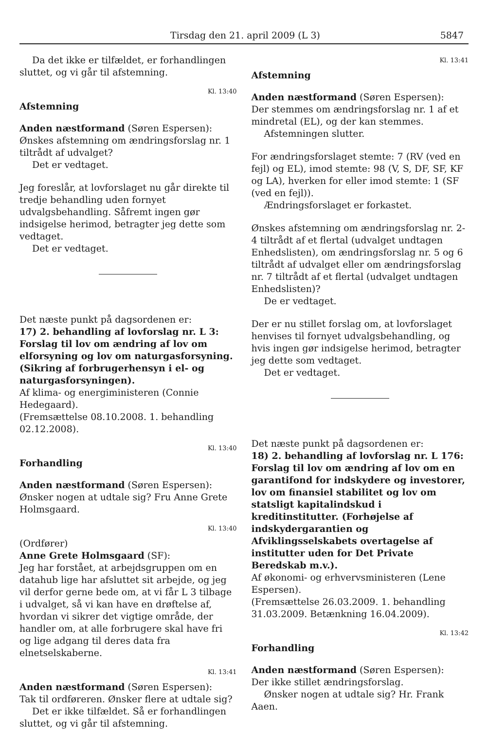Tirsdag den 21. april 2009 (L 3) 5847
Da det ikke er tilfældet, er forhandlingen sluttet, og vi går til afstemning.
Kl. 13:40
Afstemning
Anden næstformand (Søren Espersen):
Ønskes afstemning om ændringsforslag nr. 1 tiltrådt af udvalget?
Det er vedtaget.
Jeg foreslår, at lovforslaget nu går direkte til tredje behandling uden fornyet udvalgsbehandling. Såfremt ingen gør indsigelse herimod, betragter jeg dette som vedtaget.
Det er vedtaget.
Det næste punkt på dagsordenen er:
17) 2. behandling af lovforslag nr. L 3:
Forslag til lov om ændring af lov om elforsyning og lov om naturgasforsyning. (Sikring af forbrugerhensyn i el- og naturgasforsyningen).
Af klima- og energiministeren (Connie Hedegaard).
(Fremsættelse 08.10.2008. 1. behandling 02.12.2008).
Kl. 13:40
Forhandling
Anden næstformand (Søren Espersen):
Ønsker nogen at udtale sig? Fru Anne Grete Holmsgaard.
Kl. 13:40
(Ordfører)
Anne Grete Holmsgaard (SF):
Jeg har forstået, at arbejdsgruppen om en datahub lige har afsluttet sit arbejde, og jeg vil derfor gerne bede om, at vi får L 3 tilbage i udvalget, så vi kan have en drøftelse af, hvordan vi sikrer det vigtige område, der handler om, at alle forbrugere skal have fri og lige adgang til deres data fra elnetselskaberne.
Kl. 13:41
Anden næstformand (Søren Espersen):
Tak til ordføreren. Ønsker flere at udtale sig?
Det er ikke tilfældet. Så er forhandlingen sluttet, og vi går til afstemning.
Kl. 13:41
Afstemning
Anden næstformand (Søren Espersen):
Der stemmes om ændringsforslag nr. 1 af et mindretal (EL), og der kan stemmes.
Afstemningen slutter.
For ændringsforslaget stemte: 7 (RV (ved en fejl) og EL), imod stemte: 98 (V, S, DF, SF, KF og LA), hverken for eller imod stemte: 1 (SF (ved en fejl)).
Ændringsforslaget er forkastet.
Ønskes afstemning om ændringsforslag nr. 2-4 tiltrådt af et flertal (udvalget undtagen Enhedslisten), om ændringsforslag nr. 5 og 6 tiltrådt af udvalget eller om ændringsforslag nr. 7 tiltrådt af et flertal (udvalget undtagen Enhedslisten)?
De er vedtaget.
Der er nu stillet forslag om, at lovforslaget henvises til fornyet udvalgsbehandling, og hvis ingen gør indsigelse herimod, betragter jeg dette som vedtaget.
Det er vedtaget.
Det næste punkt på dagsordenen er:
18) 2. behandling af lovforslag nr. L 176:
Forslag til lov om ændring af lov om en garantifond for indskydere og investorer, lov om finansiel stabilitet og lov om statsligt kapitalindskud i kreditinstitutter. (Forhøjelse af indskydergarantien og Afviklingsselskabets overtagelse af institutter uden for Det Private Beredskab m.v.).
Af økonomi- og erhvervsministeren (Lene Espersen).
(Fremsættelse 26.03.2009. 1. behandling 31.03.2009. Betænkning 16.04.2009).
Kl. 13:42
Forhandling
Anden næstformand (Søren Espersen):
Der ikke stillet ændringsforslag.
Ønsker nogen at udtale sig? Hr. Frank Aaen.